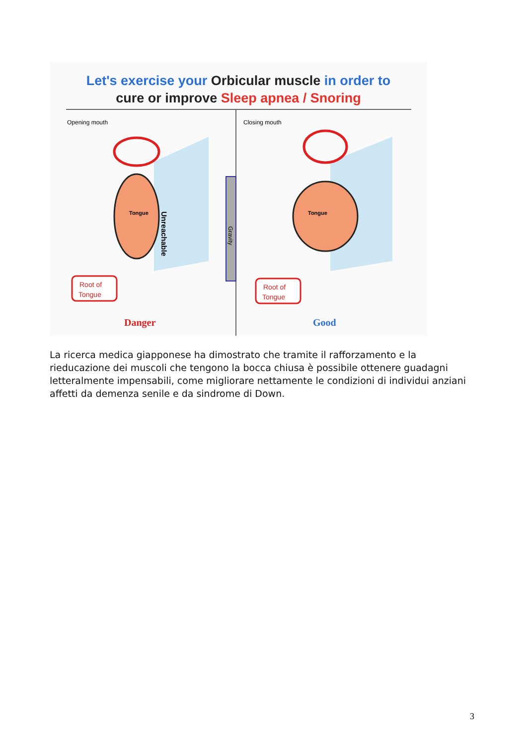Let's exercise your Orbicular muscle in order to
cure or improve Sleep apnea / Snoring
Opening mouth
Closing mouth
Tongue
Tongue
Gravity
Unreachable
Root of
Tongue
Root of
Tongue
Danger
Good
La ricerca medica giapponese ha dimostrato che tramite il rafforzamento e la rieducazione dei muscoli che tengono la bocca chiusa è possibile ottenere guadagni letteralmente impensabili, come migliorare nettamente le condizioni di individui anziani affetti da demenza senile e da sindrome di Down.
3